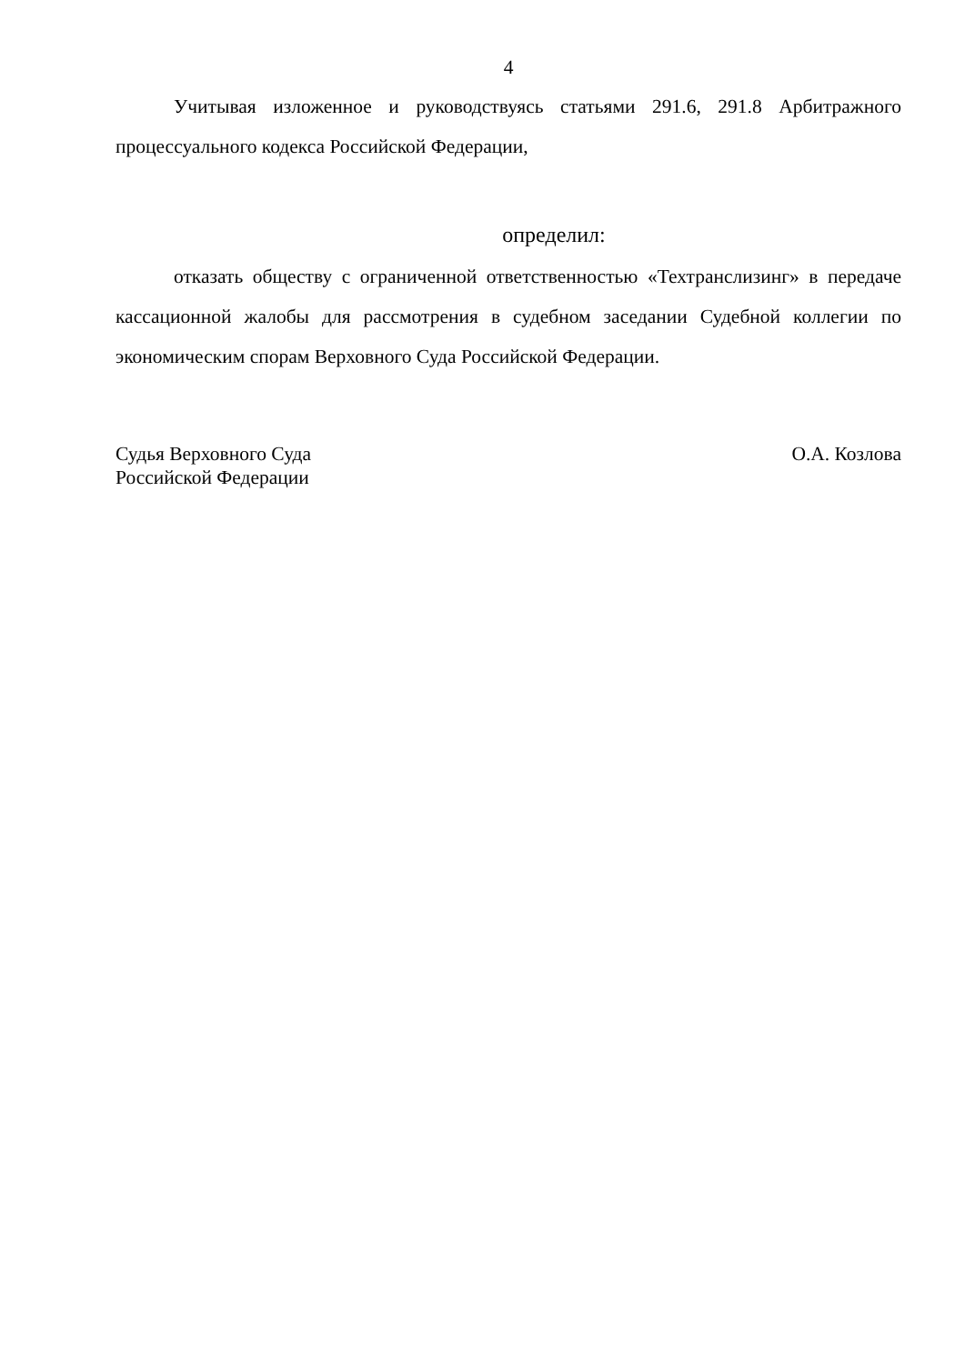4
Учитывая изложенное и руководствуясь статьями 291.6, 291.8 Арбитражного процессуального кодекса Российской Федерации,
определил:
отказать обществу с ограниченной ответственностью «Техтранслизинг» в передаче кассационной жалобы для рассмотрения в судебном заседании Судебной коллегии по экономическим спорам Верховного Суда Российской Федерации.
Судья Верховного Суда
Российской Федерации
О.А. Козлова